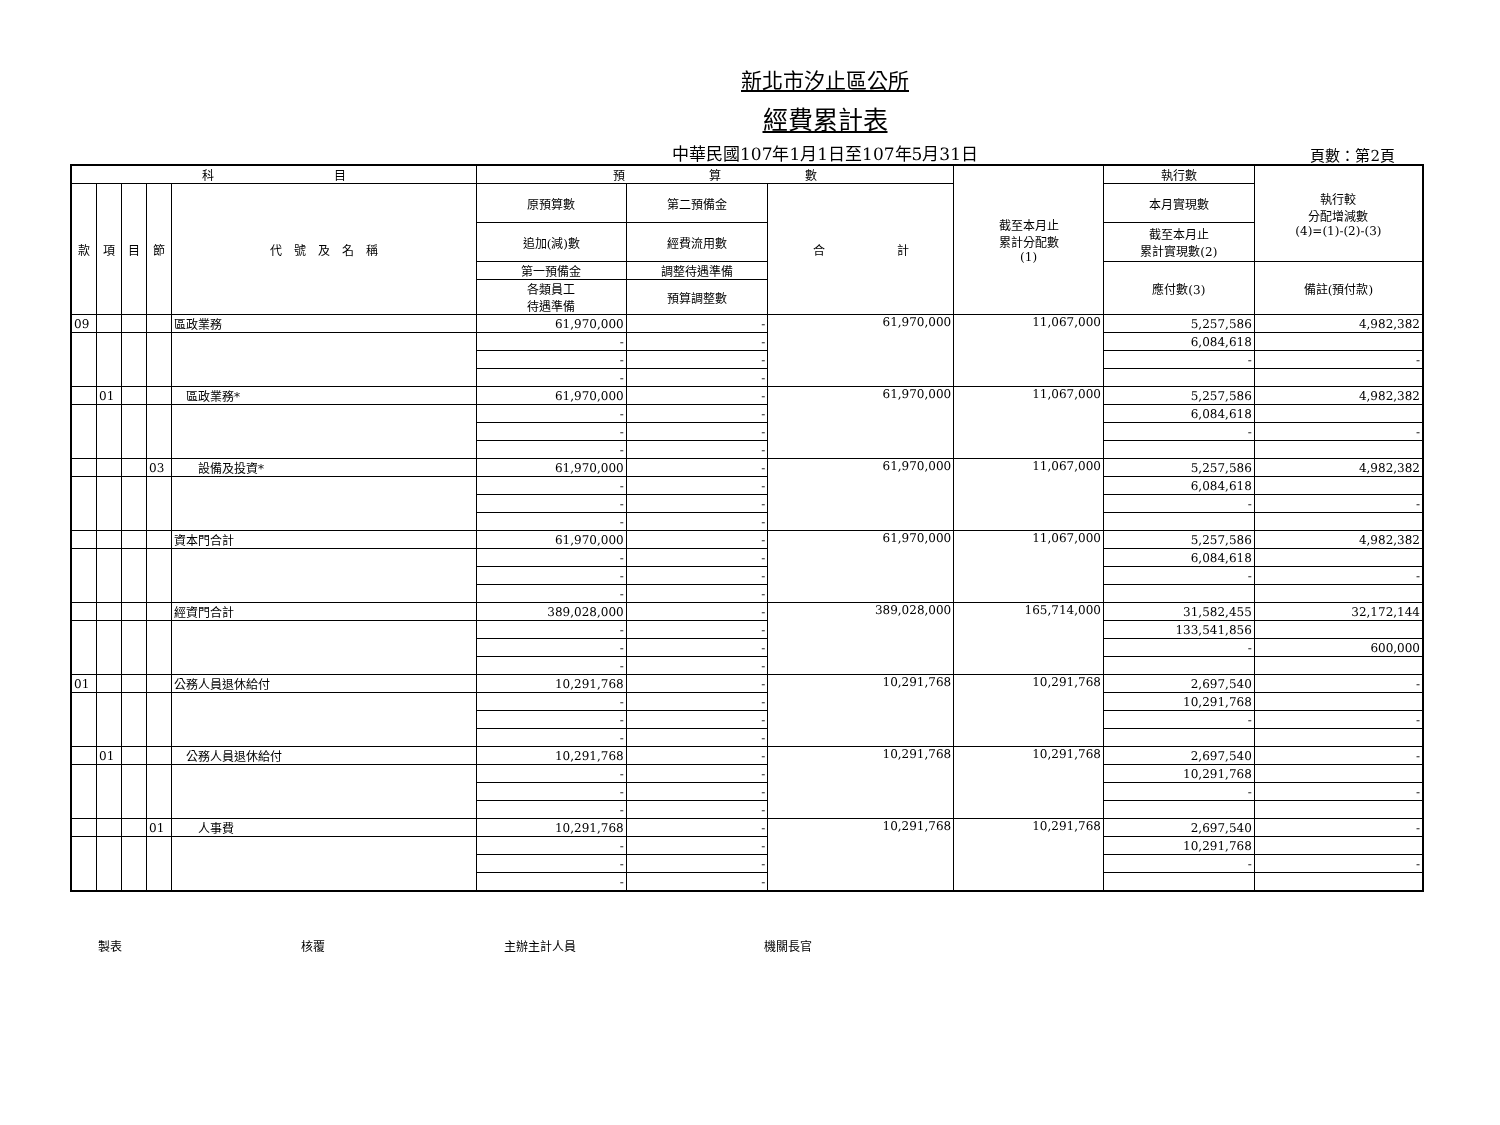新北市汐止區公所
經費累計表
中華民國107年1月1日至107年5月31日 頁數：第2頁
| 科 目 | | | | | 預 算 數 | | | 截至本月止 累計分配數 (1) | 執行數 | 執行較 分配增減數 (4)=(1)-(2)-(3) |
| --- | --- | --- | --- | --- | --- | --- | --- | --- | --- | --- |
| 款 | 項 | 目 | 節 | 代 號 及 名 稱 | 原預算數 | 第二預備金 | 合 計 | | 本月實現數 | |
| | | | | | 追加(減)數 | 經費流用數 | | | 截至本月止 累計實現數(2) | |
| | | | | | 第一預備金 | 調整待遇準備 | | | 應付數(3) | 備註(預付款) |
| | | | | | 各類員工 待遇準備 | 預算調整數 | | | | |
| 09 | | | | 區政業務 | 61,970,000 | - | 61,970,000 | 11,067,000 | 5,257,586 | 4,982,382 |
| | | | | | - | - | | | 6,084,618 | |
| | | | | | - | - | | | - | - |
| | | | | | - | - | | | | |
| | 01 | | | 區政業務* | 61,970,000 | - | 61,970,000 | 11,067,000 | 5,257,586 | 4,982,382 |
| | | | | | - | - | | | 6,084,618 | |
| | | | | | - | - | | | - | - |
| | | | | | - | - | | | | |
| | | | 03 | 設備及投資* | 61,970,000 | - | 61,970,000 | 11,067,000 | 5,257,586 | 4,982,382 |
| | | | | | - | - | | | 6,084,618 | |
| | | | | | - | - | | | - | - |
| | | | | | - | - | | | | |
| | | | | 資本門合計 | 61,970,000 | - | 61,970,000 | 11,067,000 | 5,257,586 | 4,982,382 |
| | | | | | - | - | | | 6,084,618 | |
| | | | | | - | - | | | - | - |
| | | | | | - | - | | | | |
| | | | | 經資門合計 | 389,028,000 | - | 389,028,000 | 165,714,000 | 31,582,455 | 32,172,144 |
| | | | | | - | - | | | 133,541,856 | |
| | | | | | - | - | | | - | 600,000 |
| | | | | | - | - | | | | |
| 01 | | | | 公務人員退休給付 | 10,291,768 | - | 10,291,768 | 10,291,768 | 2,697,540 | - |
| | | | | | - | - | | | 10,291,768 | |
| | | | | | - | - | | | - | - |
| | | | | | - | - | | | | |
| | 01 | | | 公務人員退休給付 | 10,291,768 | - | 10,291,768 | 10,291,768 | 2,697,540 | - |
| | | | | | - | - | | | 10,291,768 | |
| | | | | | - | - | | | - | - |
| | | | | | - | - | | | | |
| | | | 01 | 人事費 | 10,291,768 | - | 10,291,768 | 10,291,768 | 2,697,540 | - |
| | | | | | - | - | | | 10,291,768 | |
| | | | | | - | - | | | - | - |
| | | | | | - | - | | | | |
製表 核覆 主辦主計人員 機關長官